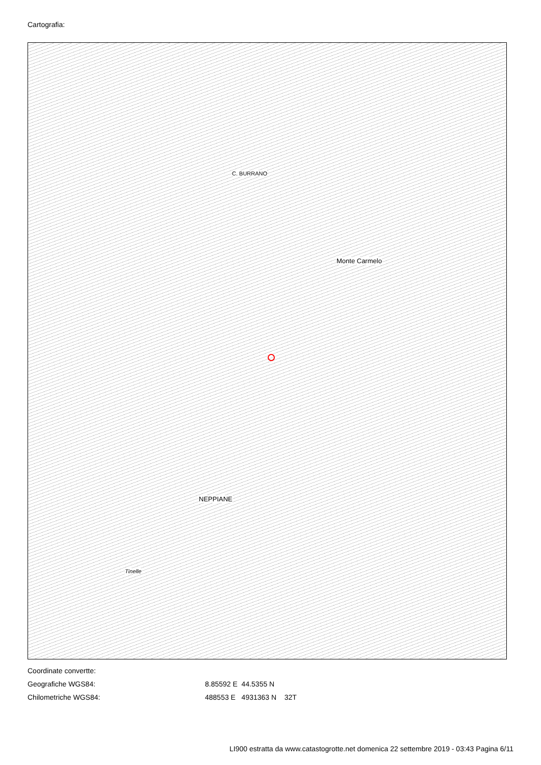Cartografia:
C. BURRANO
Monte Carmelo
NEPPIANE
Tinelle
Coordinate convertte:
Geografiche WGS84: 8.85592 E 44.5355 N
Chilometriche WGS84: 488553 E 4931363 N 32T
LI900 estratta da www.catastogrotte.net domenica 22 settembre 2019 - 03:43 Pagina 6/11